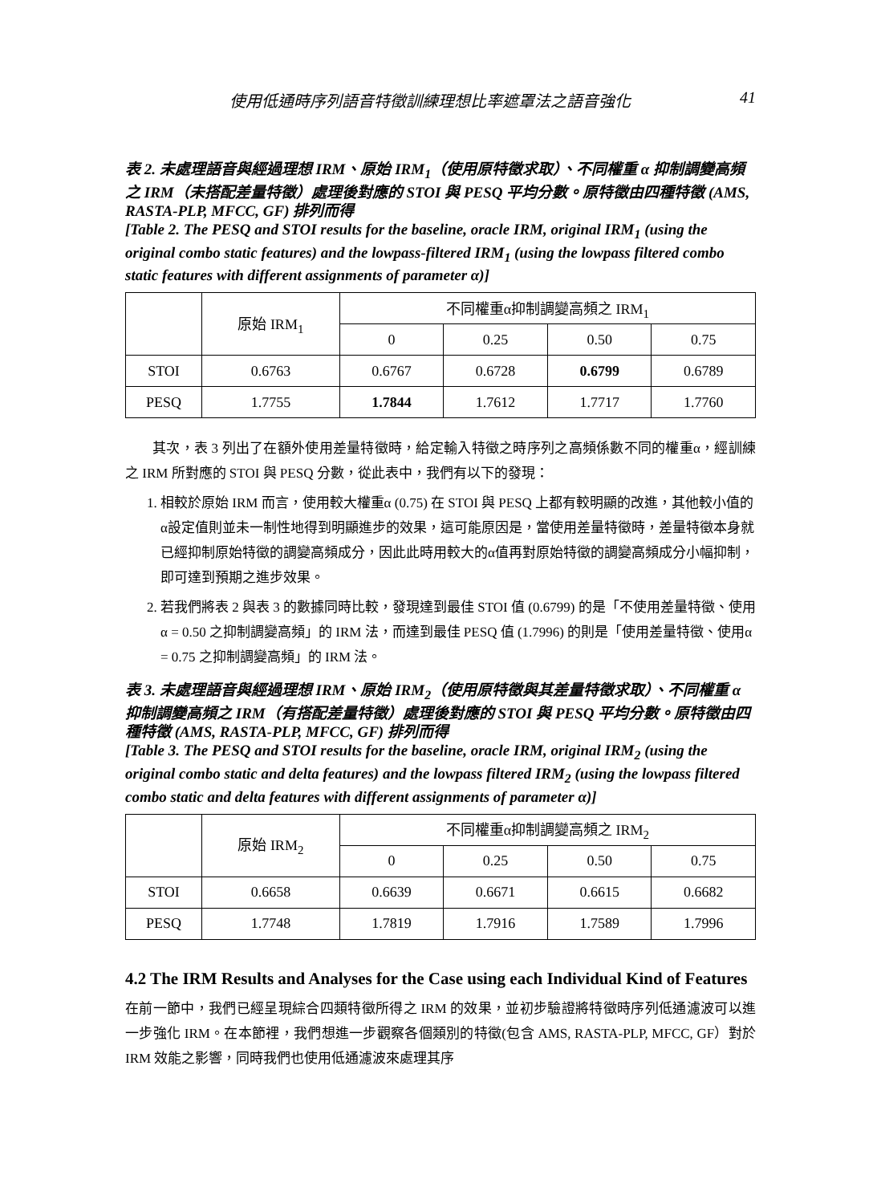使用低通時序列語音特徵訓練理想比率遮罩法之語音強化 41
表 2. 未處理語音與經過理想 IRM、原始 IRM<sub>1</sub>（使用原特徵求取）、不同權重 α 抑制調變高頻之 IRM（未搭配差量特徵）處理後對應的 STOI 與 PESQ 平均分數。原特徵由四種特徵 (AMS, RASTA-PLP, MFCC, GF) 排列而得
[Table 2. The PESQ and STOI results for the baseline, oracle IRM, original IRM<sub>1</sub> (using the original combo static features) and the lowpass-filtered IRM<sub>1</sub> (using the lowpass filtered combo static features with different assignments of parameter α)]
| | 原始 IRM<sub>1</sub> | 不同權重α抑制調變高頻之 IRM<sub>1</sub> | | | |
| --- | --- | --- | --- | --- | --- |
| | | 0 | 0.25 | 0.50 | 0.75 |
| STOI | 0.6763 | 0.6767 | 0.6728 | 0.6799 | 0.6789 |
| PESQ | 1.7755 | 1.7844 | 1.7612 | 1.7717 | 1.7760 |
其次，表 3 列出了在額外使用差量特徵時，給定輸入特徵之時序列之高頻係數不同的權重α，經訓練之 IRM 所對應的 STOI 與 PESQ 分數，從此表中，我們有以下的發現：
1. 相較於原始 IRM 而言，使用較大權重α (0.75) 在 STOI 與 PESQ 上都有較明顯的改進，其他較小值的α設定值則並未一制性地得到明顯進步的效果，這可能原因是，當使用差量特徵時，差量特徵本身就已經抑制原始特徵的調變高頻成分，因此此時用較大的α值再對原始特徵的調變高頻成分小幅抑制，即可達到預期之進步效果。
2. 若我們將表 2 與表 3 的數據同時比較，發現達到最佳 STOI 值 (0.6799) 的是「不使用差量特徵、使用α = 0.50 之抑制調變高頻」的 IRM 法，而達到最佳 PESQ 值 (1.7996) 的則是「使用差量特徵、使用α = 0.75 之抑制調變高頻」的 IRM 法。
表 3. 未處理語音與經過理想 IRM、原始 IRM<sub>2</sub>（使用原特徵與其差量特徵求取）、不同權重 α 抑制調變高頻之 IRM（有搭配差量特徵）處理後對應的 STOI 與 PESQ 平均分數。原特徵由四種特徵 (AMS, RASTA-PLP, MFCC, GF) 排列而得
[Table 3. The PESQ and STOI results for the baseline, oracle IRM, original IRM<sub>2</sub> (using the original combo static and delta features) and the lowpass filtered IRM<sub>2</sub> (using the lowpass filtered combo static and delta features with different assignments of parameter α)]
| | 原始 IRM<sub>2</sub> | 不同權重α抑制調變高頻之 IRM<sub>2</sub> | | | |
| --- | --- | --- | --- | --- | --- |
| | | 0 | 0.25 | 0.50 | 0.75 |
| STOI | 0.6658 | 0.6639 | 0.6671 | 0.6615 | 0.6682 |
| PESQ | 1.7748 | 1.7819 | 1.7916 | 1.7589 | 1.7996 |
4.2 The IRM Results and Analyses for the Case using each Individual Kind of Features
在前一節中，我們已經呈現綜合四類特徵所得之 IRM 的效果，並初步驗證將特徵時序列低通濾波可以進一步強化 IRM。在本節裡，我們想進一步觀察各個類別的特徵(包含 AMS, RASTA-PLP, MFCC, GF）對於 IRM 效能之影響，同時我們也使用低通濾波來處理其序